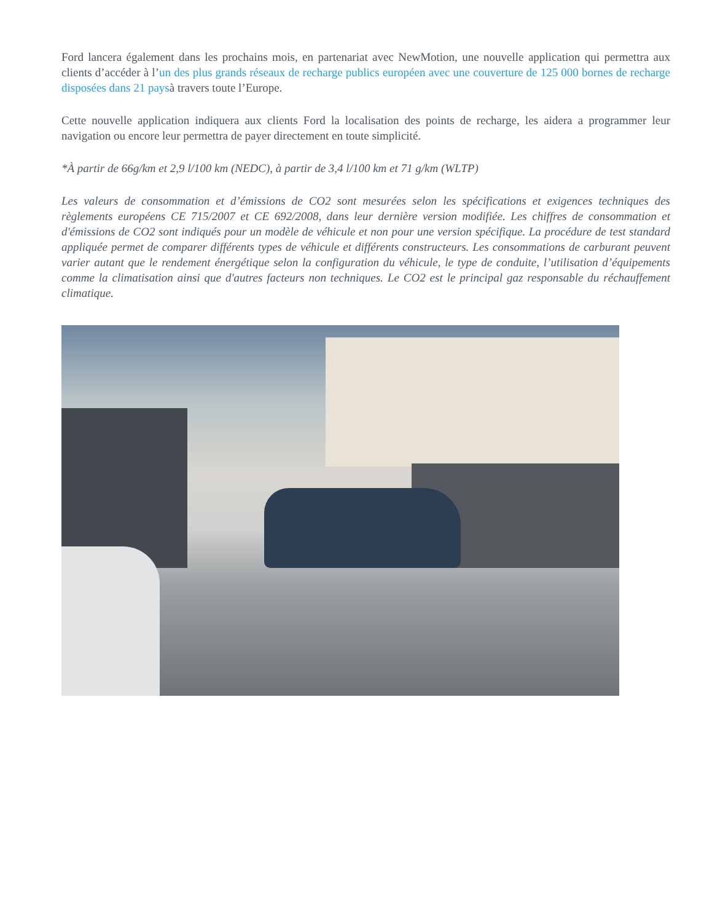Ford lancera également dans les prochains mois, en partenariat avec NewMotion, une nouvelle application qui permettra aux clients d’accéder à l’un des plus grands réseaux de recharge publics européen avec une couverture de 125 000 bornes de recharge disposées dans 21 paysà travers toute l’Europe.
Cette nouvelle application indiquera aux clients Ford la localisation des points de recharge, les aidera a programmer leur navigation ou encore leur permettra de payer directement en toute simplicité.
*À partir de 66g/km et 2,9 l/100 km (NEDC), à partir de 3,4 l/100 km et 71 g/km (WLTP)
Les valeurs de consommation et d’émissions de CO2 sont mesurées selon les spécifications et exigences techniques des règlements européens CE 715/2007 et CE 692/2008, dans leur dernière version modifiée. Les chiffres de consommation et d'émissions de CO2 sont indiqués pour un modèle de véhicule et non pour une version spécifique. La procédure de test standard appliquée permet de comparer différents types de véhicule et différents constructeurs. Les consommations de carburant peuvent varier autant que le rendement énergétique selon la configuration du véhicule, le type de conduite, l’utilisation d’équipements comme la climatisation ainsi que d'autres facteurs non techniques. Le CO2 est le principal gaz responsable du réchauffement climatique.